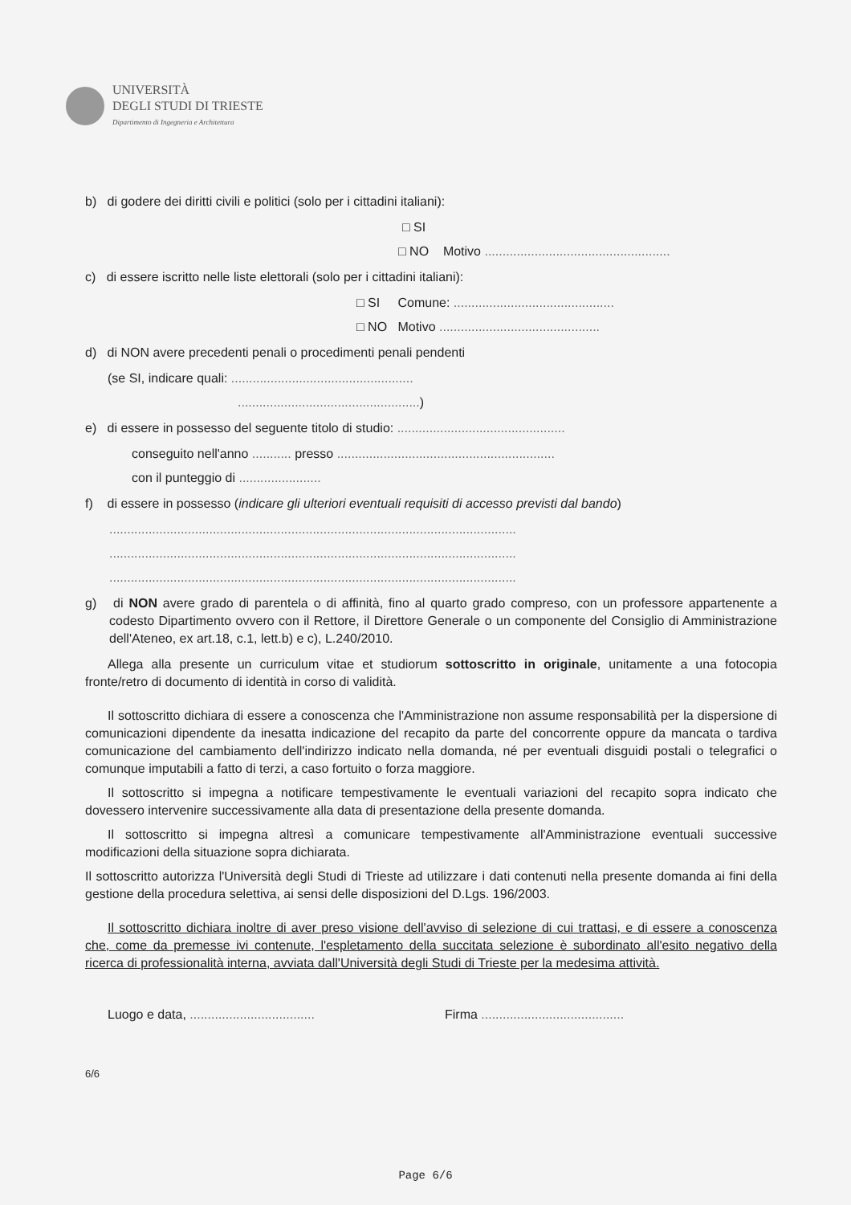UNIVERSITÀ
DEGLI STUDI DI TRIESTE
Dipartimento di Ingegneria e Architettura
b) di godere dei diritti civili e politici (solo per i cittadini italiani):
□ SI
□ NO Motivo ....................................................
c) di essere iscritto nelle liste elettorali (solo per i cittadini italiani):
□ SI Comune: .............................................
□ NO Motivo .............................................
d) di NON avere precedenti penali o procedimenti penali pendenti
(se SI, indicare quali: ...................................................
...................................................)
e) di essere in possesso del seguente titolo di studio: ...............................................
conseguito nell'anno ........... presso .............................................................
con il punteggio di .......................
f) di essere in possesso (indicare gli ulteriori eventuali requisiti di accesso previsti dal bando)
..................................................................................................................
..................................................................................................................
..................................................................................................................
g) di NON avere grado di parentela o di affinità, fino al quarto grado compreso, con un professore appartenente a codesto Dipartimento ovvero con il Rettore, il Direttore Generale o un componente del Consiglio di Amministrazione dell'Ateneo, ex art.18, c.1, lett.b) e c), L.240/2010.
Allega alla presente un curriculum vitae et studiorum sottoscritto in originale, unitamente a una fotocopia fronte/retro di documento di identità in corso di validità.
Il sottoscritto dichiara di essere a conoscenza che l'Amministrazione non assume responsabilità per la dispersione di comunicazioni dipendente da inesatta indicazione del recapito da parte del concorrente oppure da mancata o tardiva comunicazione del cambiamento dell'indirizzo indicato nella domanda, né per eventuali disguidi postali o telegrafici o comunque imputabili a fatto di terzi, a caso fortuito o forza maggiore.
Il sottoscritto si impegna a notificare tempestivamente le eventuali variazioni del recapito sopra indicato che dovessero intervenire successivamente alla data di presentazione della presente domanda.
Il sottoscritto si impegna altresì a comunicare tempestivamente all'Amministrazione eventuali successive modificazioni della situazione sopra dichiarata.
Il sottoscritto autorizza l'Università degli Studi di Trieste ad utilizzare i dati contenuti nella presente domanda ai fini della gestione della procedura selettiva, ai sensi delle disposizioni del D.Lgs. 196/2003.
Il sottoscritto dichiara inoltre di aver preso visione dell'avviso di selezione di cui trattasi, e di essere a conoscenza che, come da premesse ivi contenute, l'espletamento della succitata selezione è subordinato all'esito negativo della ricerca di professionalità interna, avviata dall'Università degli Studi di Trieste per la medesima attività.
Luogo e data, ...................................
Firma ........................................
6/6
Page 6/6